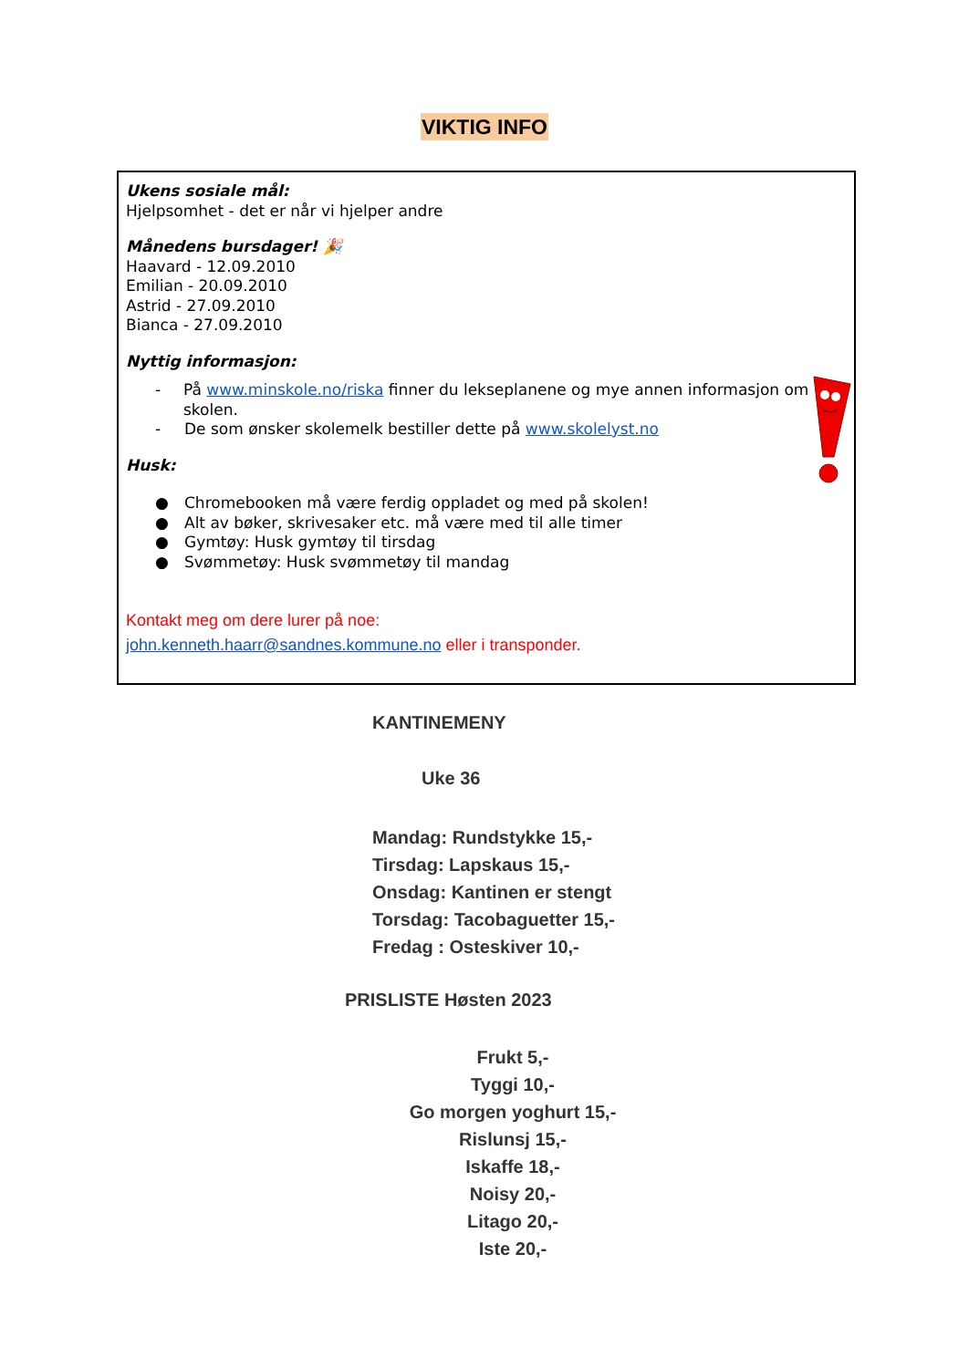VIKTIG INFO
Ukens sosiale mål:
Hjelpsomhet - det er når vi hjelper andre
Månedens bursdager! 🎉
Haavard - 12.09.2010
Emilian - 20.09.2010
Astrid - 27.09.2010
Bianca - 27.09.2010
Nyttig informasjon:
- På www.minskole.no/riska finner du lekseplanene og mye annen informasjon om skolen.
- De som ønsker skolemelk bestiller dette på www.skolelyst.no
Husk:
● Chromebooken må være ferdig oppladet og med på skolen!
● Alt av bøker, skrivesaker etc. må være med til alle timer
● Gymtøy: Husk gymtøy til tirsdag
● Svømmetøy: Husk svømmetøy til mandag
Kontakt meg om dere lurer på noe:
john.kenneth.haarr@sandnes.kommune.no eller i transponder.
KANTINEMENY
Uke 36
Mandag: Rundstykke 15,-
Tirsdag: Lapskaus 15,-
Onsdag: Kantinen er stengt
Torsdag: Tacobaguetter 15,-
Fredag : Osteskiver 10,-
PRISLISTE Høsten 2023
Frukt 5,-
Tyggi 10,-
Go morgen yoghurt 15,-
Rislunsj 15,-
Iskaffe 18,-
Noisy 20,-
Litago 20,-
Iste 20,-